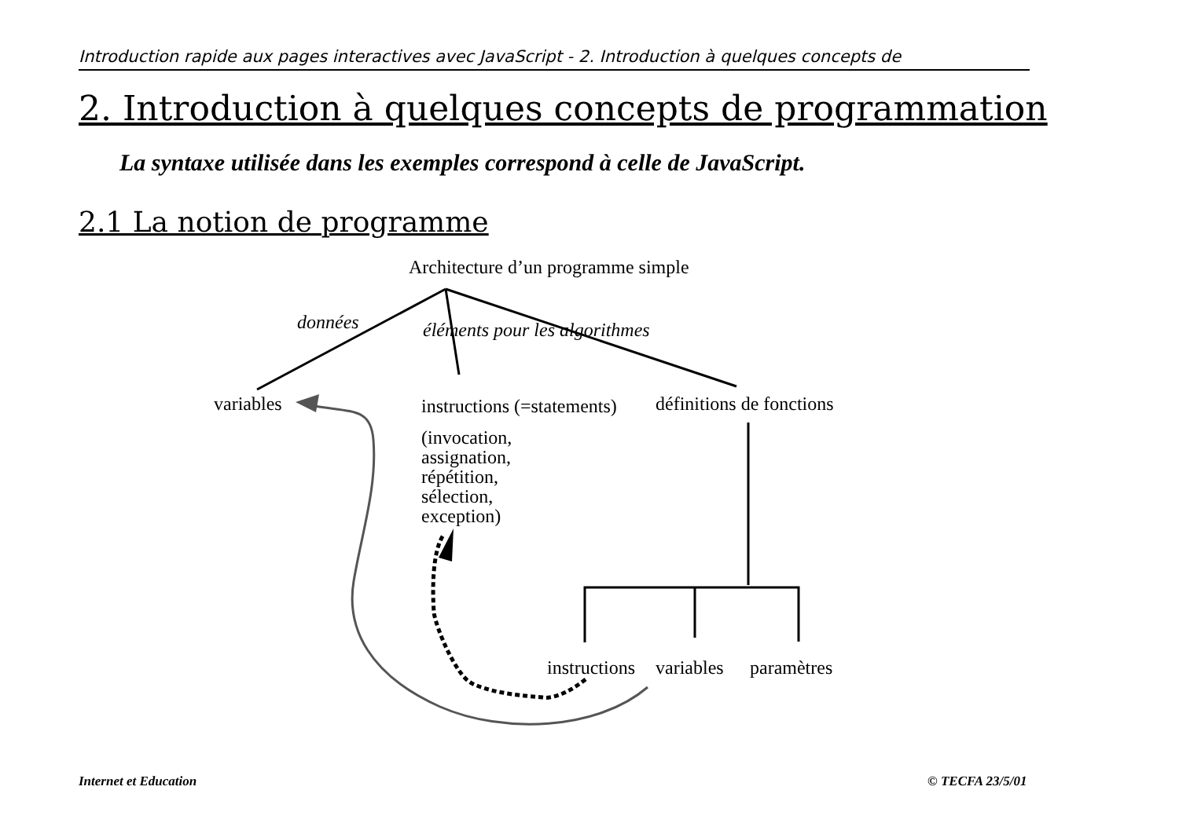Introduction rapide aux pages interactives avec JavaScript - 2. Introduction à quelques concepts de
2. Introduction à quelques concepts de programmation
La syntaxe utilisée dans les exemples correspond à celle de JavaScript.
2.1 La notion de programme
Architecture d’un programme simple
données éléments pour les algorithmes
variables instructions (=statements) définitions de fonctions
(invocation,
assignation,
répétition,
sélection,
exception)
instructions variables paramètres
Internet et Education © TECFA 23/5/01